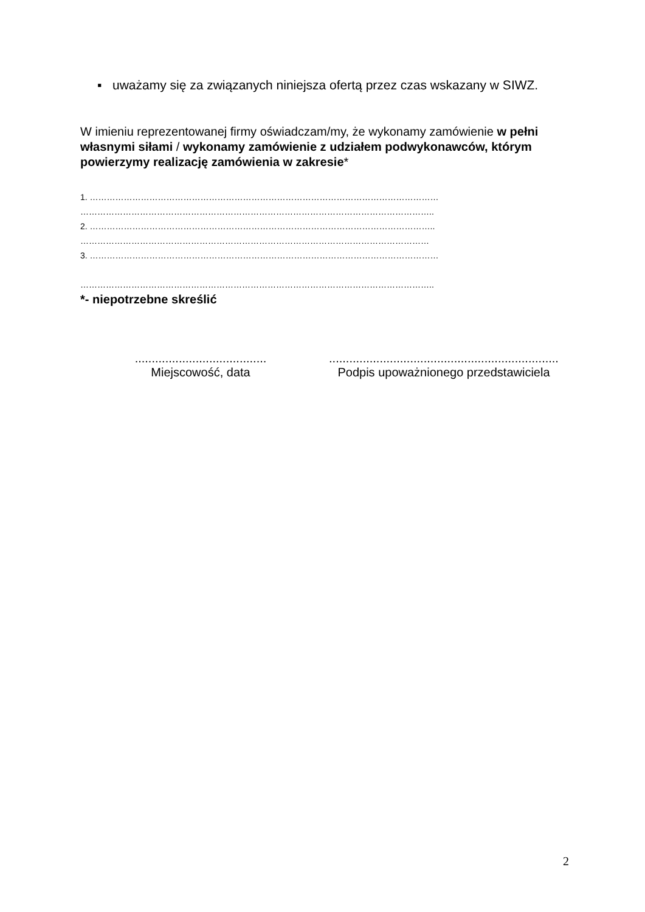▪ uważamy się za związanych niniejsza ofertą przez czas wskazany w SIWZ.
W imieniu reprezentowanej firmy oświadczam/my, że wykonamy zamówienie w pełni własnymi siłami / wykonamy zamówienie z udziałem podwykonawców, którym powierzymy realizację zamówienia w zakresie*
1. ……………………………………………………………………………………………………………
……………………………………………………………………………………………………………..
2. …………………………………………………………………………………………………………..
……………………………………………………………………………………………………………
3. ……………………………………………………………………………………………………………
……………………………………………………………………………………………………………..
*- niepotrzebne skreślić
.......................................
Miejscowość, data
....................................................................
Podpis upoważnionego przedstawiciela
2